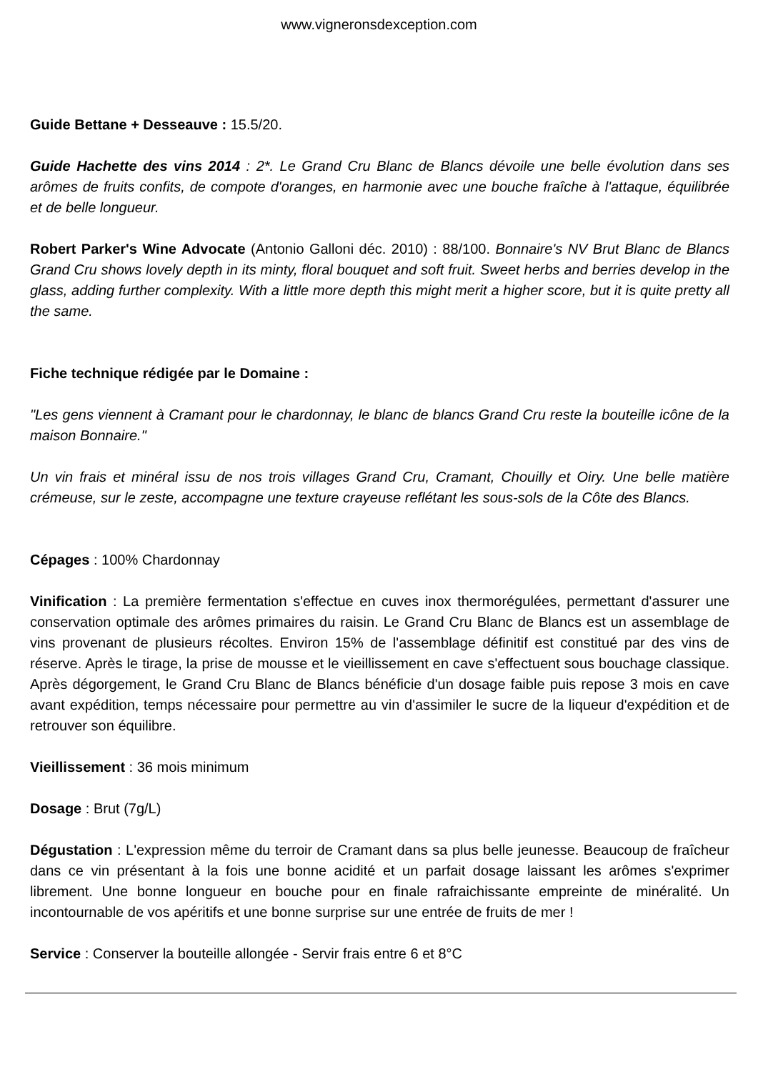www.vigneronsdexception.com
Guide Bettane + Desseauve : 15.5/20.
Guide Hachette des vins 2014 : 2*. Le Grand Cru Blanc de Blancs dévoile une belle évolution dans ses arômes de fruits confits, de compote d'oranges, en harmonie avec une bouche fraîche à l'attaque, équilibrée et de belle longueur.
Robert Parker's Wine Advocate (Antonio Galloni déc. 2010) : 88/100. Bonnaire's NV Brut Blanc de Blancs Grand Cru shows lovely depth in its minty, floral bouquet and soft fruit. Sweet herbs and berries develop in the glass, adding further complexity. With a little more depth this might merit a higher score, but it is quite pretty all the same.
Fiche technique rédigée par le Domaine :
"Les gens viennent à Cramant pour le chardonnay, le blanc de blancs Grand Cru reste la bouteille icône de la maison Bonnaire."
Un vin frais et minéral issu de nos trois villages Grand Cru, Cramant, Chouilly et Oiry. Une belle matière crémeuse, sur le zeste, accompagne une texture crayeuse reflétant les sous-sols de la Côte des Blancs.
Cépages : 100% Chardonnay
Vinification : La première fermentation s'effectue en cuves inox thermorégulées, permettant d'assurer une conservation optimale des arômes primaires du raisin. Le Grand Cru Blanc de Blancs est un assemblage de vins provenant de plusieurs récoltes. Environ 15% de l'assemblage définitif est constitué par des vins de réserve. Après le tirage, la prise de mousse et le vieillissement en cave s'effectuent sous bouchage classique. Après dégorgement, le Grand Cru Blanc de Blancs bénéficie d'un dosage faible puis repose 3 mois en cave avant expédition, temps nécessaire pour permettre au vin d'assimiler le sucre de la liqueur d'expédition et de retrouver son équilibre.
Vieillissement : 36 mois minimum
Dosage : Brut (7g/L)
Dégustation : L'expression même du terroir de Cramant dans sa plus belle jeunesse. Beaucoup de fraîcheur dans ce vin présentant à la fois une bonne acidité et un parfait dosage laissant les arômes s'exprimer librement. Une bonne longueur en bouche pour en finale rafraichissante empreinte de minéralité. Un incontournable de vos apéritifs et une bonne surprise sur une entrée de fruits de mer !
Service : Conserver la bouteille allongée - Servir frais entre 6 et 8°C